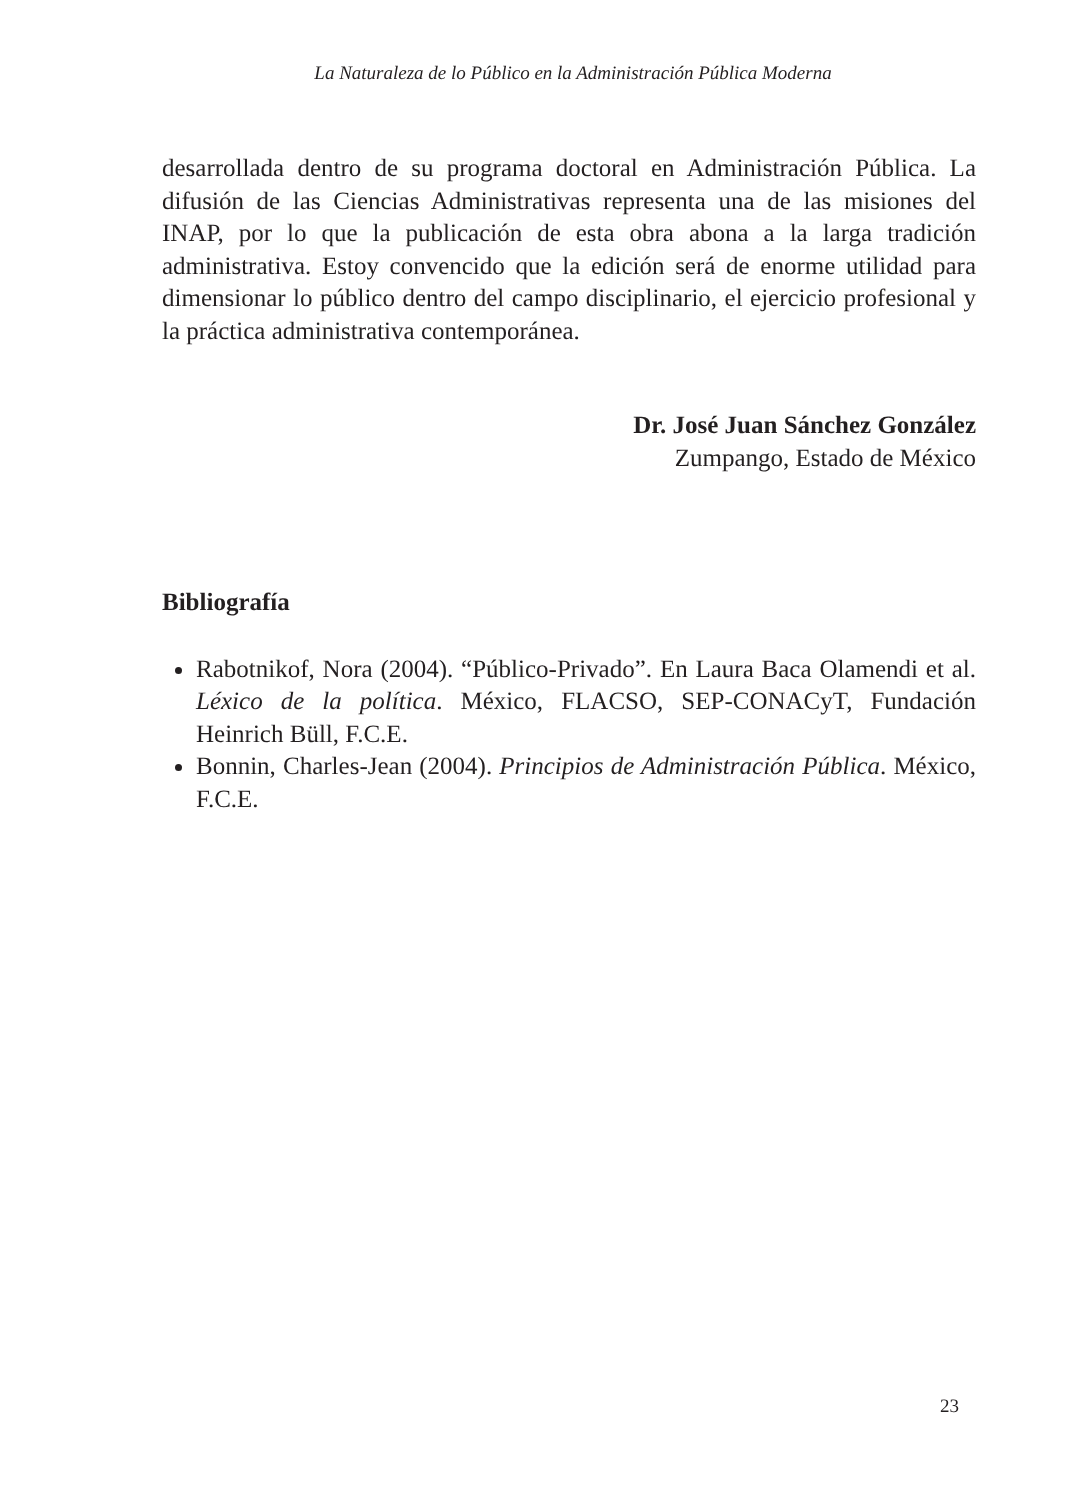La Naturaleza de lo Público en la Administración Pública Moderna
desarrollada dentro de su programa doctoral en Administración Pública. La difusión de las Ciencias Administrativas representa una de las misiones del INAP, por lo que la publicación de esta obra abona a la larga tradición administrativa. Estoy convencido que la edición será de enorme utilidad para dimensionar lo público dentro del campo disciplinario, el ejercicio profesional y la práctica administrativa contemporánea.
Dr. José Juan Sánchez González
Zumpango, Estado de México
Bibliografía
Rabotnikof, Nora (2004). “Público-Privado”. En Laura Baca Olamendi et al. Léxico de la política. México, FLACSO, SEP-CONACyT, Fundación Heinrich Büll, F.C.E.
Bonnin, Charles-Jean (2004). Principios de Administración Pública. México, F.C.E.
23